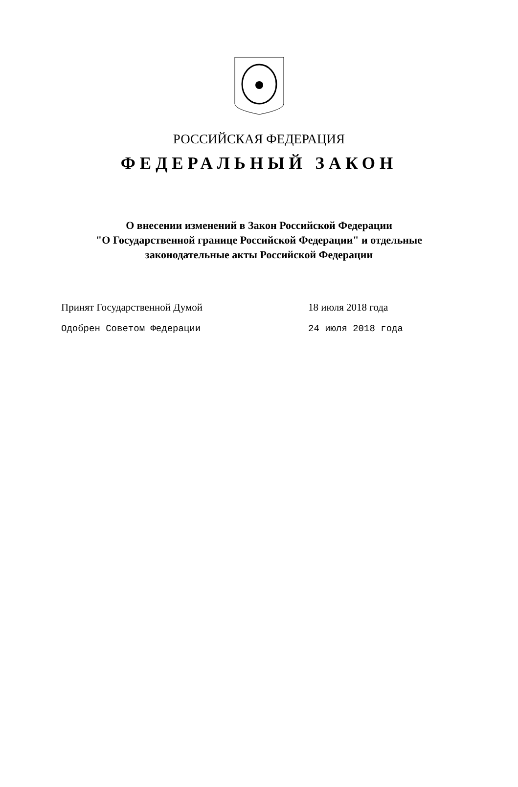РОССИЙСКАЯ ФЕДЕРАЦИЯ
ФЕДЕРАЛЬНЫЙ ЗАКОН
О внесении изменений в Закон Российской Федерации
"О Государственной границе Российской Федерации" и отдельные
законодательные акты Российской Федерации
Принят Государственной Думой 18 июля 2018 года
Одобрен Советом Федерации 24 июля 2018 года